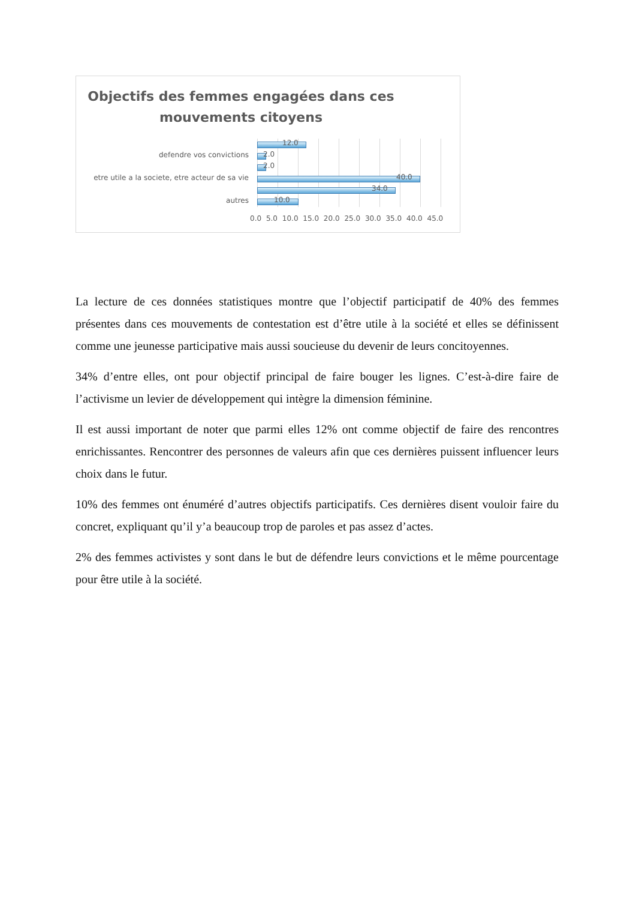Objectifs des femmes engagées dans ces mouvements citoyens
12.0
defendre vos convictions 2.0
2.0
etre utile a la societe, etre acteur de sa vie 40.0
34.0
autres 10.0
0.0 5.0 10.0 15.0 20.0 25.0 30.0 35.0 40.0 45.0
La lecture de ces données statistiques montre que l’objectif participatif de 40% des femmes présentes dans ces mouvements de contestation est d’être utile à la société et elles se définissent comme une jeunesse participative mais aussi soucieuse du devenir de leurs concitoyennes.
34% d’entre elles, ont pour objectif principal de faire bouger les lignes. C’est-à-dire faire de l’activisme un levier de développement qui intègre la dimension féminine.
Il est aussi important de noter que parmi elles 12% ont comme objectif de faire des rencontres enrichissantes. Rencontrer des personnes de valeurs afin que ces dernières puissent influencer leurs choix dans le futur.
10% des femmes ont énuméré d’autres objectifs participatifs. Ces dernières disent vouloir faire du concret, expliquant qu’il y’a beaucoup trop de paroles et pas assez d’actes.
2% des femmes activistes y sont dans le but de défendre leurs convictions et le même pourcentage pour être utile à la société.